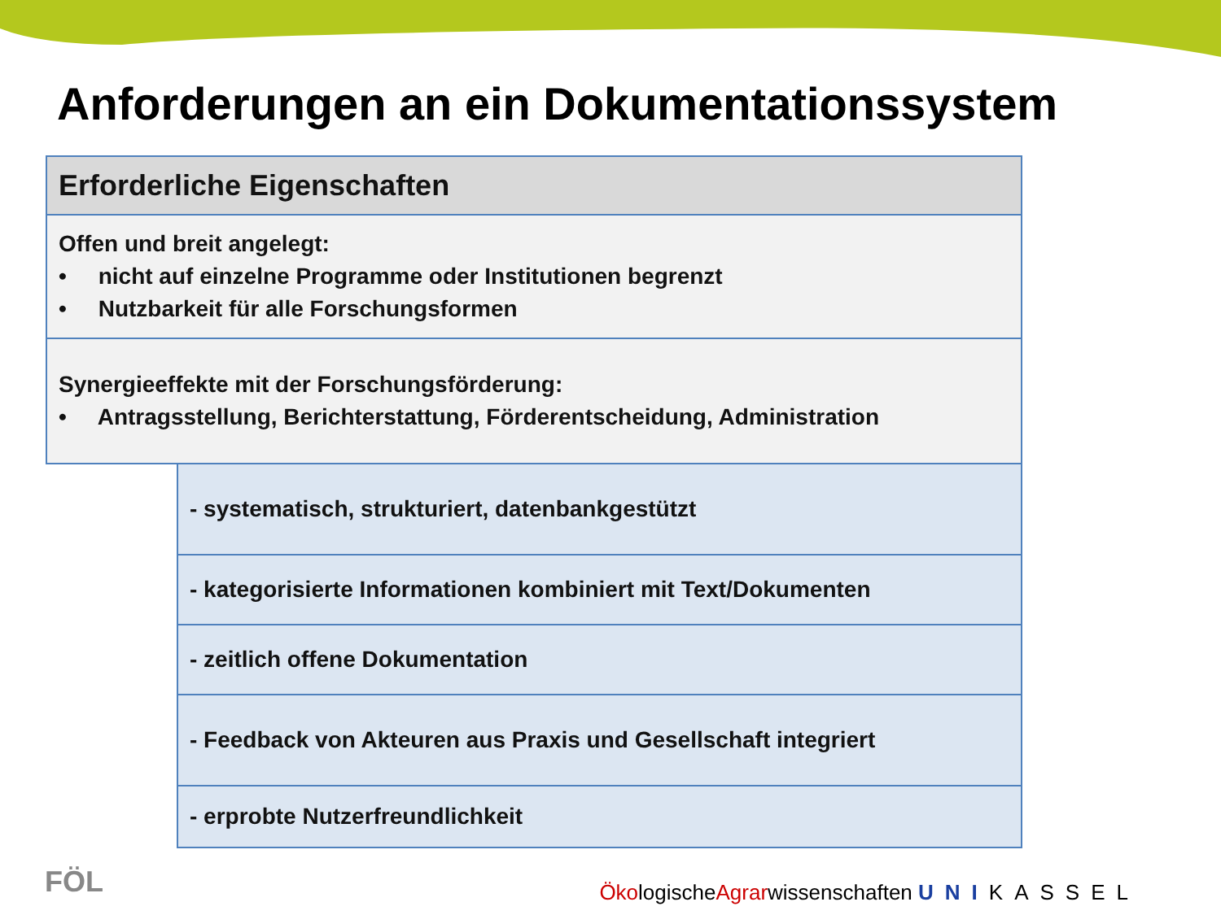Anforderungen an ein Dokumentationssystem
| Erforderliche Eigenschaften | |
| --- | --- |
| Offen und breit angelegt: • nicht auf einzelne Programme oder Institutionen begrenzt • Nutzbarkeit für alle Forschungsformen | |
| Synergieeffekte mit der Forschungsförderung: • Antragsstellung, Berichterstattung, Förderentscheidung, Administration | |
| | - systematisch, strukturiert, datenbankgestützt |
| | - kategorisierte Informationen kombiniert mit Text/Dokumenten |
| | - zeitlich offene Dokumentation |
| | - Feedback von Akteuren aus Praxis und Gesellschaft integriert |
| | - erprobte Nutzerfreundlichkeit |
FÖL
ÖkologischeAgrarwissenschaften UNI KASSEL